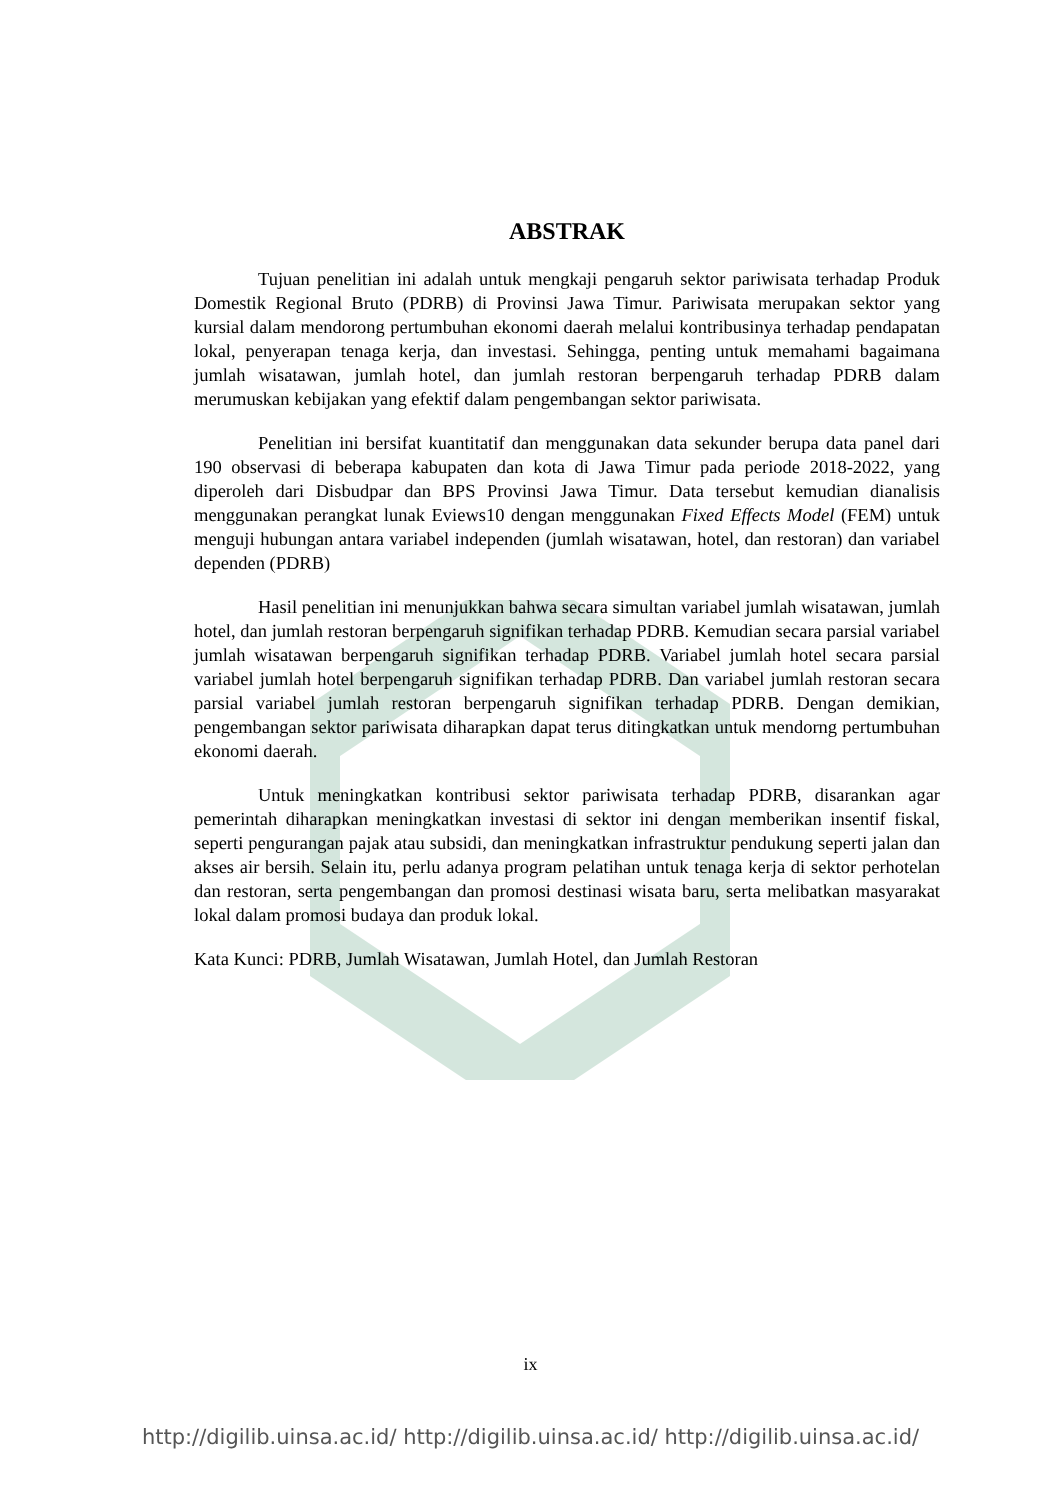ABSTRAK
Tujuan penelitian ini adalah untuk mengkaji pengaruh sektor pariwisata terhadap Produk Domestik Regional Bruto (PDRB) di Provinsi Jawa Timur. Pariwisata merupakan sektor yang kursial dalam mendorong pertumbuhan ekonomi daerah melalui kontribusinya terhadap pendapatan lokal, penyerapan tenaga kerja, dan investasi. Sehingga, penting untuk memahami bagaimana jumlah wisatawan, jumlah hotel, dan jumlah restoran berpengaruh terhadap PDRB dalam merumuskan kebijakan yang efektif dalam pengembangan sektor pariwisata.
Penelitian ini bersifat kuantitatif dan menggunakan data sekunder berupa data panel dari 190 observasi di beberapa kabupaten dan kota di Jawa Timur pada periode 2018-2022, yang diperoleh dari Disbudpar dan BPS Provinsi Jawa Timur. Data tersebut kemudian dianalisis menggunakan perangkat lunak Eviews10 dengan menggunakan Fixed Effects Model (FEM) untuk menguji hubungan antara variabel independen (jumlah wisatawan, hotel, dan restoran) dan variabel dependen (PDRB)
Hasil penelitian ini menunjukkan bahwa secara simultan variabel jumlah wisatawan, jumlah hotel, dan jumlah restoran berpengaruh signifikan terhadap PDRB. Kemudian secara parsial variabel jumlah wisatawan berpengaruh signifikan terhadap PDRB. Variabel jumlah hotel secara parsial variabel jumlah hotel berpengaruh signifikan terhadap PDRB. Dan variabel jumlah restoran secara parsial variabel jumlah restoran berpengaruh signifikan terhadap PDRB. Dengan demikian, pengembangan sektor pariwisata diharapkan dapat terus ditingkatkan untuk mendorng pertumbuhan ekonomi daerah.
Untuk meningkatkan kontribusi sektor pariwisata terhadap PDRB, disarankan agar pemerintah diharapkan meningkatkan investasi di sektor ini dengan memberikan insentif fiskal, seperti pengurangan pajak atau subsidi, dan meningkatkan infrastruktur pendukung seperti jalan dan akses air bersih. Selain itu, perlu adanya program pelatihan untuk tenaga kerja di sektor perhotelan dan restoran, serta pengembangan dan promosi destinasi wisata baru, serta melibatkan masyarakat lokal dalam promosi budaya dan produk lokal.
Kata Kunci: PDRB, Jumlah Wisatawan, Jumlah Hotel, dan Jumlah Restoran
ix
http://digilib.uinsa.ac.id/ http://digilib.uinsa.ac.id/ http://digilib.uinsa.ac.id/